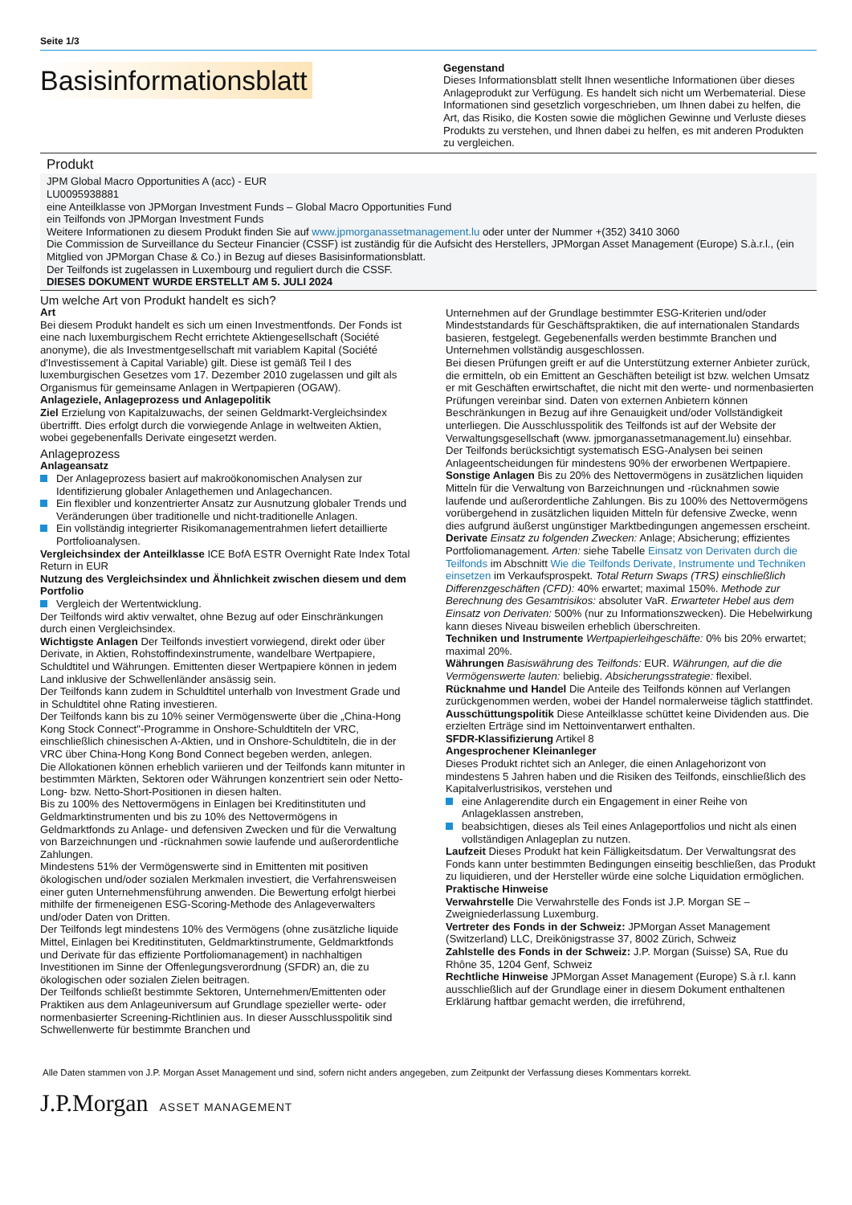Seite 1/3
Basisinformationsblatt
Gegenstand
Dieses Informationsblatt stellt Ihnen wesentliche Informationen über dieses Anlageprodukt zur Verfügung. Es handelt sich nicht um Werbematerial. Diese Informationen sind gesetzlich vorgeschrieben, um Ihnen dabei zu helfen, die Art, das Risiko, die Kosten sowie die möglichen Gewinne und Verluste dieses Produkts zu verstehen, und Ihnen dabei zu helfen, es mit anderen Produkten zu vergleichen.
Produkt
JPM Global Macro Opportunities A (acc) - EUR
LU0095938881
eine Anteilklasse von JPMorgan Investment Funds – Global Macro Opportunities Fund
ein Teilfonds von JPMorgan Investment Funds
Weitere Informationen zu diesem Produkt finden Sie auf www.jpmorganassetmanagement.lu oder unter der Nummer +(352) 3410 3060
Die Commission de Surveillance du Secteur Financier (CSSF) ist zuständig für die Aufsicht des Herstellers, JPMorgan Asset Management (Europe) S.à.r.l., (ein Mitglied von JPMorgan Chase & Co.) in Bezug auf dieses Basisinformationsblatt.
Der Teilfonds ist zugelassen in Luxembourg und reguliert durch die CSSF.
DIESES DOKUMENT WURDE ERSTELLT AM 5. JULI 2024
Um welche Art von Produkt handelt es sich?
Art
Bei diesem Produkt handelt es sich um einen Investmentfonds. Der Fonds ist eine nach luxemburgischem Recht errichtete Aktiengesellschaft (Société anonyme), die als Investmentgesellschaft mit variablem Kapital (Société d'Investissement à Capital Variable) gilt. Diese ist gemäß Teil I des luxemburgischen Gesetzes vom 17. Dezember 2010 zugelassen und gilt als Organismus für gemeinsame Anlagen in Wertpapieren (OGAW).
Anlageziele, Anlageprozess und Anlagepolitik
Ziel Erzielung von Kapitalzuwachs, der seinen Geldmarkt-Vergleichsindex übertrifft. Dies erfolgt durch die vorwiegende Anlage in weltweiten Aktien, wobei gegebenenfalls Derivate eingesetzt werden.
Anlageprozess
Anlageansatz
Der Anlageprozess basiert auf makroökonomischen Analysen zur Identifizierung globaler Anlagethemen und Anlagechancen.
Ein flexibler und konzentrierter Ansatz zur Ausnutzung globaler Trends und Veränderungen über traditionelle und nicht-traditionelle Anlagen.
Ein vollständig integrierter Risikomanagementrahmen liefert detaillierte Portfolioanalysen.
Vergleichsindex der Anteilklasse ICE BofA ESTR Overnight Rate Index Total Return in EUR
Nutzung des Vergleichsindex und Ähnlichkeit zwischen diesem und dem Portfolio
Vergleich der Wertentwicklung.
Der Teilfonds wird aktiv verwaltet, ohne Bezug auf oder Einschränkungen durch einen Vergleichsindex.
Wichtigste Anlagen Der Teilfonds investiert vorwiegend, direkt oder über Derivate, in Aktien, Rohstoffindexinstrumente, wandelbare Wertpapiere, Schuldtitel und Währungen. Emittenten dieser Wertpapiere können in jedem Land inklusive der Schwellenländer ansässig sein.
Der Teilfonds kann zudem in Schuldtitel unterhalb von Investment Grade und in Schuldtitel ohne Rating investieren.
Der Teilfonds kann bis zu 10% seiner Vermögenswerte über die „China-Hong Kong Stock Connect"-Programme in Onshore-Schuldtiteln der VRC, einschließlich chinesischen A-Aktien, und in Onshore-Schuldtiteln, die in der VRC über China-Hong Kong Bond Connect begeben werden, anlegen.
Die Allokationen können erheblich variieren und der Teilfonds kann mitunter in bestimmten Märkten, Sektoren oder Währungen konzentriert sein oder Netto-Long- bzw. Netto-Short-Positionen in diesen halten.
Bis zu 100% des Nettovermögens in Einlagen bei Kreditinstituten und Geldmarktinstrumenten und bis zu 10% des Nettovermögens in Geldmarktfonds zu Anlage- und defensiven Zwecken und für die Verwaltung von Barzeichnungen und -rücknahmen sowie laufende und außerordentliche Zahlungen.
Mindestens 51% der Vermögenswerte sind in Emittenten mit positiven ökologischen und/oder sozialen Merkmalen investiert, die Verfahrensweisen einer guten Unternehmensführung anwenden. Die Bewertung erfolgt hierbei mithilfe der firmeneigenen ESG-Scoring-Methode des Anlageverwalters und/oder Daten von Dritten.
Der Teilfonds legt mindestens 10% des Vermögens (ohne zusätzliche liquide Mittel, Einlagen bei Kreditinstituten, Geldmarktinstrumente, Geldmarktfonds und Derivate für das effiziente Portfoliomanagement) in nachhaltigen Investitionen im Sinne der Offenlegungsverordnung (SFDR) an, die zu ökologischen oder sozialen Zielen beitragen.
Der Teilfonds schließt bestimmte Sektoren, Unternehmen/Emittenten oder Praktiken aus dem Anlageuniversum auf Grundlage spezieller werte- oder normenbasierter Screening-Richtlinien aus. In dieser Ausschlusspolitik sind Schwellenwerte für bestimmte Branchen und
Unternehmen auf der Grundlage bestimmter ESG-Kriterien und/oder Mindeststandards für Geschäftspraktiken, die auf internationalen Standards basieren, festgelegt. Gegebenenfalls werden bestimmte Branchen und Unternehmen vollständig ausgeschlossen.
Bei diesen Prüfungen greift er auf die Unterstützung externer Anbieter zurück, die ermitteln, ob ein Emittent an Geschäften beteiligt ist bzw. welchen Umsatz er mit Geschäften erwirtschaftet, die nicht mit den werte- und normenbasierten Prüfungen vereinbar sind. Daten von externen Anbietern können Beschränkungen in Bezug auf ihre Genauigkeit und/oder Vollständigkeit unterliegen. Die Ausschlusspolitik des Teilfonds ist auf der Website der Verwaltungsgesellschaft (www. jpmorganassetmanagement.lu) einsehbar.
Der Teilfonds berücksichtigt systematisch ESG-Analysen bei seinen Anlageentscheidungen für mindestens 90% der erworbenen Wertpapiere.
Sonstige Anlagen Bis zu 20% des Nettovermögens in zusätzlichen liquiden Mitteln für die Verwaltung von Barzeichnungen und -rücknahmen sowie laufende und außerordentliche Zahlungen. Bis zu 100% des Nettovermögens vorübergehend in zusätzlichen liquiden Mitteln für defensive Zwecke, wenn dies aufgrund äußerst ungünstiger Marktbedingungen angemessen erscheint.
Derivate Einsatz zu folgenden Zwecken: Anlage; Absicherung; effizientes Portfoliomanagement. Arten: siehe Tabelle Einsatz von Derivaten durch die Teilfonds im Abschnitt Wie die Teilfonds Derivate, Instrumente und Techniken einsetzen im Verkaufsprospekt. Total Return Swaps (TRS) einschließlich Differenzgeschäften (CFD): 40% erwartet; maximal 150%. Methode zur Berechnung des Gesamtrisikos: absoluter VaR. Erwarteter Hebel aus dem Einsatz von Derivaten: 500% (nur zu Informationszwecken). Die Hebelwirkung kann dieses Niveau bisweilen erheblich überschreiten.
Techniken und Instrumente Wertpapierleihgeschäfte: 0% bis 20% erwartet; maximal 20%.
Währungen Basiswährung des Teilfonds: EUR. Währungen, auf die die Vermögenswerte lauten: beliebig. Absicherungsstrategie: flexibel.
Rücknahme und Handel Die Anteile des Teilfonds können auf Verlangen zurückgenommen werden, wobei der Handel normalerweise täglich stattfindet.
Ausschüttungspolitik Diese Anteilklasse schüttet keine Dividenden aus. Die erzielten Erträge sind im Nettoinventarwert enthalten.
SFDR-Klassifizierung Artikel 8
Angesprochener Kleinanleger
Dieses Produkt richtet sich an Anleger, die einen Anlagehorizont von mindestens 5 Jahren haben und die Risiken des Teilfonds, einschließlich des Kapitalverlustrisikos, verstehen und
eine Anlagerendite durch ein Engagement in einer Reihe von Anlageklassen anstreben,
beabsichtigen, dieses als Teil eines Anlageportfolios und nicht als einen vollständigen Anlageplan zu nutzen.
Laufzeit Dieses Produkt hat kein Fälligkeitsdatum. Der Verwaltungsrat des Fonds kann unter bestimmten Bedingungen einseitig beschließen, das Produkt zu liquidieren, und der Hersteller würde eine solche Liquidation ermöglichen.
Praktische Hinweise
Verwahrstelle Die Verwahrstelle des Fonds ist J.P. Morgan SE – Zweigniederlassung Luxemburg.
Vertreter des Fonds in der Schweiz: JPMorgan Asset Management (Switzerland) LLC, Dreikönigstrasse 37, 8002 Zürich, Schweiz
Zahlstelle des Fonds in der Schweiz: J.P. Morgan (Suisse) SA, Rue du Rhône 35, 1204 Genf, Schweiz
Rechtliche Hinweise JPMorgan Asset Management (Europe) S.à r.l. kann ausschließlich auf der Grundlage einer in diesem Dokument enthaltenen Erklärung haftbar gemacht werden, die irreführend,
Alle Daten stammen von J.P. Morgan Asset Management und sind, sofern nicht anders angegeben, zum Zeitpunkt der Verfassung dieses Kommentars korrekt.
J.P.Morgan ASSET MANAGEMENT